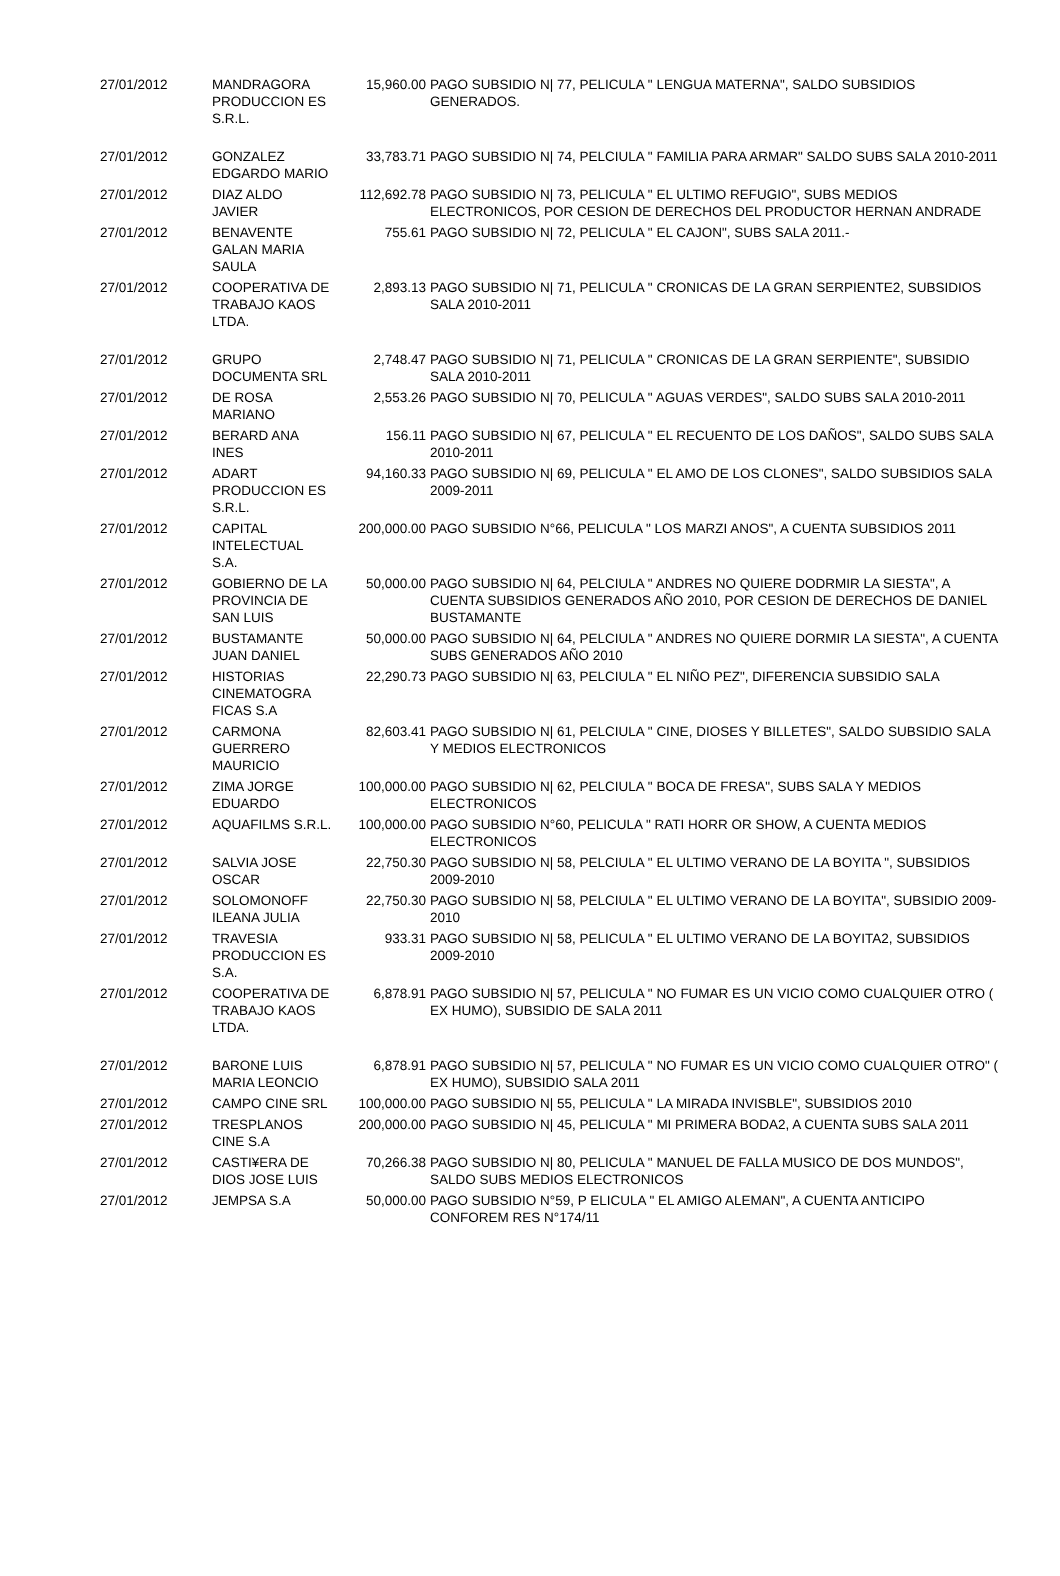| 27/01/2012 | MANDRAGORA PRODUCCION ES S.R.L. | 15,960.00 | PAGO SUBSIDIO N/ 77, PELICULA " LENGUA MATERNA", SALDO SUBSIDIOS GENERADOS. |
| 27/01/2012 | GONZALEZ EDGARDO MARIO | 33,783.71 | PAGO SUBSIDIO N/ 74, PELCIULA " FAMILIA PARA ARMAR" SALDO SUBS SALA 2010-2011 |
| 27/01/2012 | DIAZ ALDO JAVIER | 112,692.78 | PAGO SUBSIDIO N/ 73, PELICULA " EL ULTIMO REFUGIO", SUBS MEDIOS ELECTRONICOS, POR CESION DE DERECHOS DEL PRODUCTOR HERNAN ANDRADE |
| 27/01/2012 | BENAVENTE GALAN MARIA SAULA | 755.61 | PAGO SUBSIDIO N/ 72, PELICULA " EL CAJON", SUBS SALA 2011.- |
| 27/01/2012 | COOPERATIVA DE TRABAJO KAOS LTDA. | 2,893.13 | PAGO SUBSIDIO N/ 71, PELICULA " CRONICAS DE LA GRAN SERPIENTE2, SUBSIDIOS SALA 2010-2011 |
| 27/01/2012 | GRUPO DOCUMENTA SRL | 2,748.47 | PAGO SUBSIDIO N/ 71, PELICULA " CRONICAS DE LA GRAN SERPIENTE", SUBSIDIO SALA 2010-2011 |
| 27/01/2012 | DE ROSA MARIANO | 2,553.26 | PAGO SUBSIDIO N/ 70, PELICULA " AGUAS VERDES", SALDO SUBS SALA 2010-2011 |
| 27/01/2012 | BERARD ANA INES | 156.11 | PAGO SUBSIDIO N/ 67, PELICULA " EL RECUENTO DE LOS DAÑOS", SALDO SUBS SALA 2010-2011 |
| 27/01/2012 | ADART PRODUCCION ES S.R.L. | 94,160.33 | PAGO SUBSIDIO N/ 69, PELICULA " EL AMO DE LOS CLONES", SALDO SUBSIDIOS SALA 2009-2011 |
| 27/01/2012 | CAPITAL INTELECTUAL S.A. | 200,000.00 | PAGO SUBSIDIO N°66, PELICULA " LOS MARZI ANOS", A CUENTA SUBSIDIOS 2011 |
| 27/01/2012 | GOBIERNO DE LA PROVINCIA DE SAN LUIS | 50,000.00 | PAGO SUBSIDIO N/ 64, PELCIULA " ANDRES NO QUIERE DODRMIR LA SIESTA", A CUENTA SUBSIDIOS GENERADOS AÑO 2010, POR CESION DE DERECHOS DE DANIEL BUSTAMANTE |
| 27/01/2012 | BUSTAMANTE JUAN DANIEL | 50,000.00 | PAGO SUBSIDIO N/ 64, PELCIULA " ANDRES NO QUIERE DORMIR LA SIESTA", A CUENTA SUBS GENERADOS AÑO 2010 |
| 27/01/2012 | HISTORIAS CINEMATOGRA FICAS S.A | 22,290.73 | PAGO SUBSIDIO N/ 63, PELCIULA " EL NIÑO PEZ", DIFERENCIA SUBSIDIO SALA |
| 27/01/2012 | CARMONA GUERRERO MAURICIO | 82,603.41 | PAGO SUBSIDIO N/ 61, PELCIULA " CINE, DIOSES Y BILLETES", SALDO SUBSIDIO SALA Y MEDIOS ELECTRONICOS |
| 27/01/2012 | ZIMA JORGE EDUARDO | 100,000.00 | PAGO SUBSIDIO N/ 62, PELCIULA " BOCA DE FRESA", SUBS SALA Y MEDIOS ELECTRONICOS |
| 27/01/2012 | AQUAFILMS S.R.L. | 100,000.00 | PAGO SUBSIDIO N°60, PELICULA " RATI HORR OR SHOW, A CUENTA MEDIOS ELECTRONICOS |
| 27/01/2012 | SALVIA JOSE OSCAR | 22,750.30 | PAGO SUBSIDIO N/ 58, PELCIULA " EL ULTIMO VERANO DE LA BOYITA ", SUBSIDIOS 2009-2010 |
| 27/01/2012 | SOLOMONOFF ILEANA JULIA | 22,750.30 | PAGO SUBSIDIO N/ 58, PELCIULA " EL ULTIMO VERANO DE LA BOYITA", SUBSIDIO 2009-2010 |
| 27/01/2012 | TRAVESIA PRODUCCION ES S.A. | 933.31 | PAGO SUBSIDIO N/ 58, PELICULA " EL ULTIMO VERANO DE LA BOYITA2, SUBSIDIOS 2009-2010 |
| 27/01/2012 | COOPERATIVA DE TRABAJO KAOS LTDA. | 6,878.91 | PAGO SUBSIDIO N/ 57, PELICULA " NO FUMAR ES UN VICIO COMO CUALQUIER OTRO ( EX HUMO), SUBSIDIO DE SALA 2011 |
| 27/01/2012 | BARONE LUIS MARIA LEONCIO | 6,878.91 | PAGO SUBSIDIO N/ 57, PELICULA " NO FUMAR ES UN VICIO COMO CUALQUIER OTRO" ( EX HUMO), SUBSIDIO SALA 2011 |
| 27/01/2012 | CAMPO CINE SRL | 100,000.00 | PAGO SUBSIDIO N/ 55, PELICULA " LA MIRADA INVISBLE", SUBSIDIOS 2010 |
| 27/01/2012 | TRESPLANOS CINE S.A | 200,000.00 | PAGO SUBSIDIO N/ 45, PELICULA " MI PRIMERA BODA2, A CUENTA SUBS SALA 2011 |
| 27/01/2012 | CASTI¥ERA DE DIOS JOSE LUIS | 70,266.38 | PAGO SUBSIDIO N/ 80, PELICULA " MANUEL DE FALLA MUSICO DE DOS MUNDOS", SALDO SUBS MEDIOS ELECTRONICOS |
| 27/01/2012 | JEMPSA S.A | 50,000.00 | PAGO SUBSIDIO N°59, P ELICULA " EL AMIGO ALEMAN", A CUENTA ANTICIPO CONFOREM RES N°174/11 |